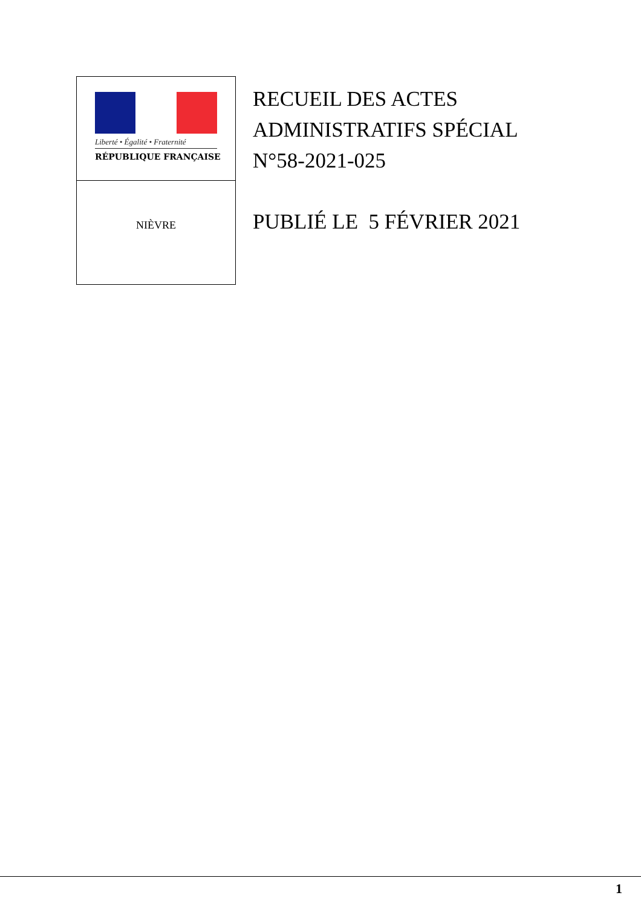Liberté • Égalité • Fraternité
RÉPUBLIQUE FRANÇAISE
NIÈVRE
RECUEIL DES ACTES
ADMINISTRATIFS SPÉCIAL
N°58-2021-025
PUBLIÉ LE 5 FÉVRIER 2021
1